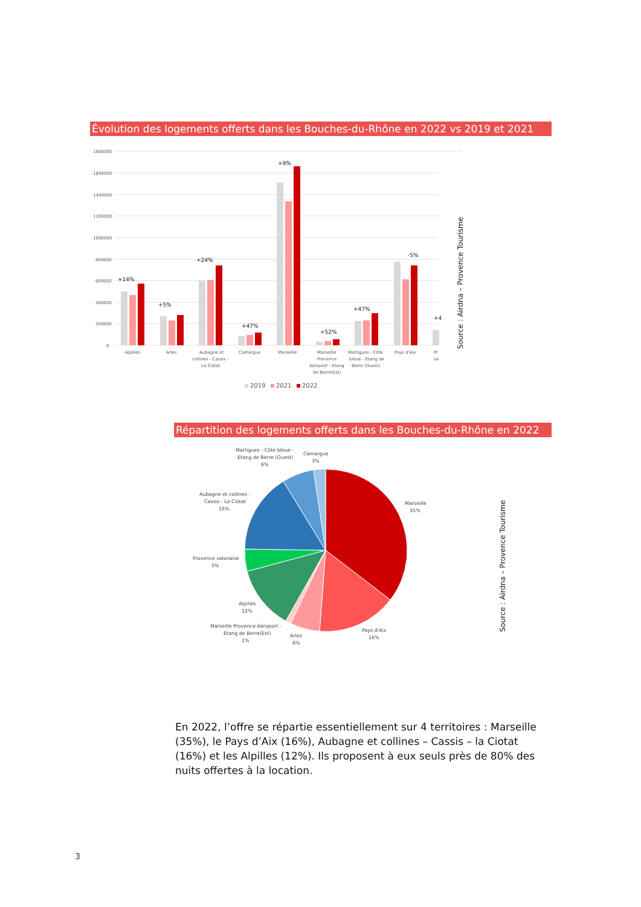Évolution des logements offerts dans les Bouches-du-Rhône en 2022 vs 2019 et 2021
1800000
1600000
1400000
1200000
1000000
800000
600000
400000
200000
0
+14%
+5%
+24%
+47%
+9%
+52%
+47%
-5%
+4
Alpilles
Arles
Aubagne et
collines - Cassis -
La Ciotat
Camargue
Marseille
Marseille
Provence
Aéroport - Etang
de Berre(Est)
Martigues - Côte
bleue - Etang de
Berre (Ouest)
Pays d'Aix
Pr
sa
2019
2021
2022
Source : Airdna – Provence Tourisme
Répartition des logements offerts dans les Bouches-du-Rhône en 2022
Martigues - Côte bleue -
Etang de Berre (Ouest)
6%
Camargue
3%
Marseille
35%
Aubagne et collines -
Cassis - La Ciotat
16%
Provence salonaise
5%
Alpilles
12%
Marseille Provence Aéroport -
Etang de Berre(Est)
1%
Arles
6%
Pays d'Aix
16%
Source : Airdna – Provence Tourisme
En 2022, l’offre se répartie essentiellement sur 4 territoires : Marseille (35%), le Pays d’Aix (16%), Aubagne et collines – Cassis – la Ciotat (16%) et les Alpilles (12%). Ils proposent à eux seuls près de 80% des nuits offertes à la location.
3